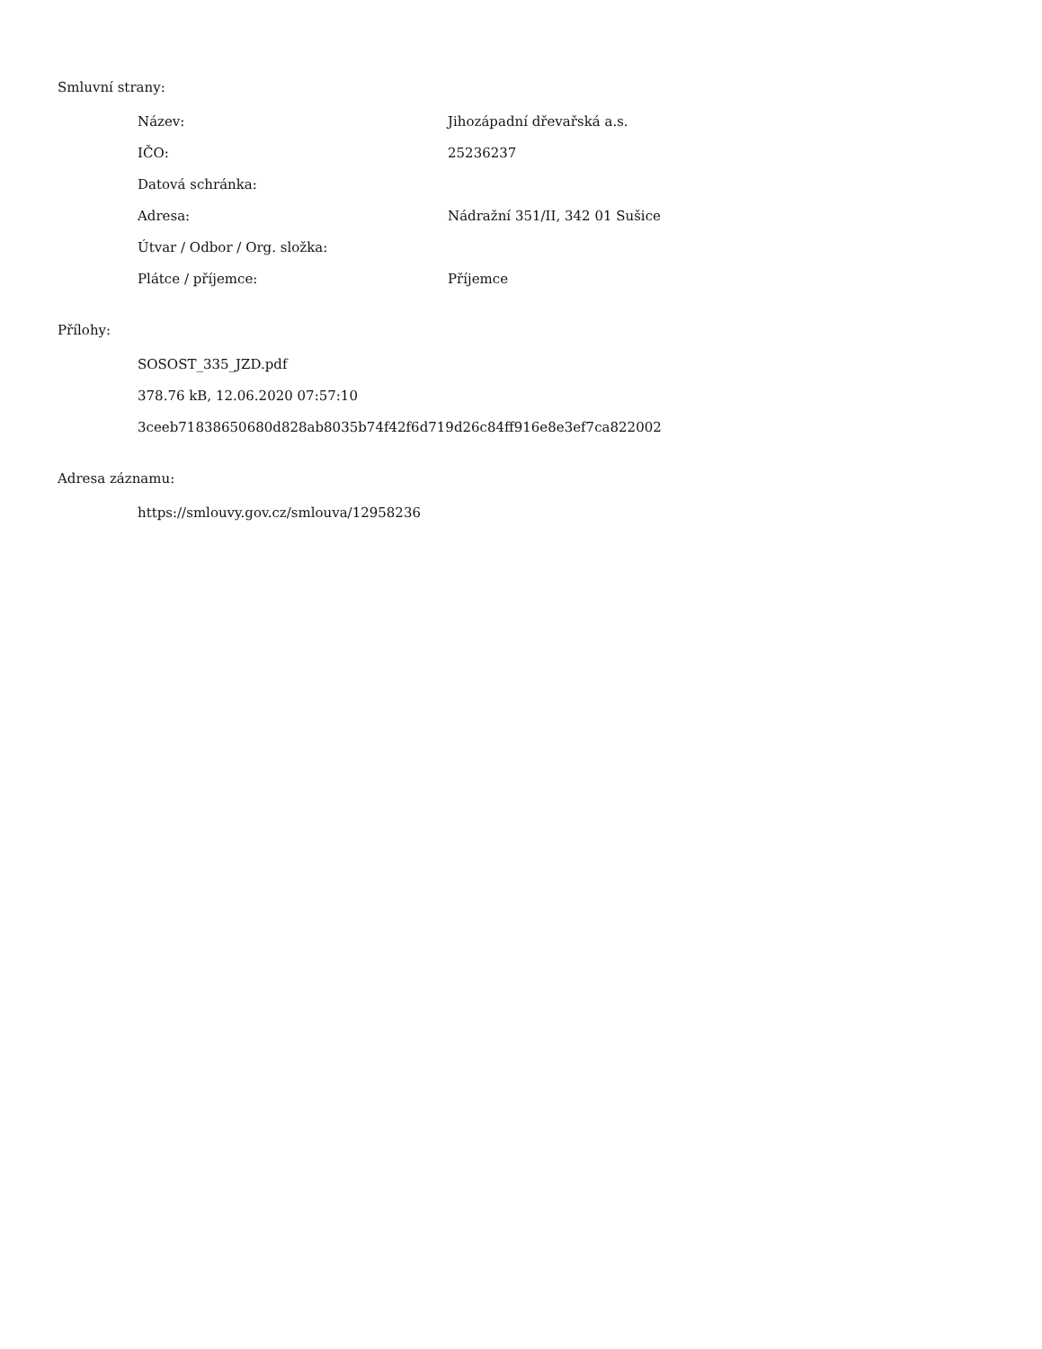Smluvní strany:
| Název: | Jihozápadní dřevařská a.s. |
| IČO: | 25236237 |
| Datová schránka: | |
| Adresa: | Nádražní 351/II, 342 01 Sušice |
| Útvar / Odbor / Org. složka: | |
| Plátce / příjemce: | Příjemce |
Přílohy:
SOSOST_335_JZD.pdf
378.76 kB, 12.06.2020 07:57:10
3ceeb71838650680d828ab8035b74f42f6d719d26c84ff916e8e3ef7ca822002
Adresa záznamu:
https://smlouvy.gov.cz/smlouva/12958236